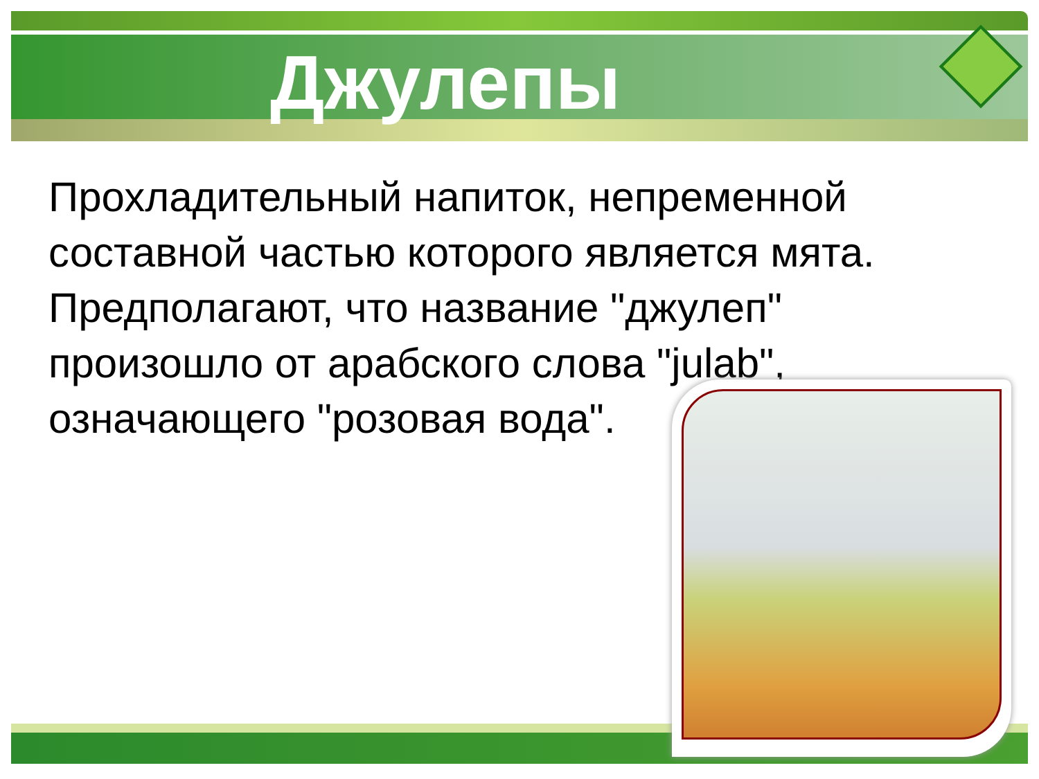Джулепы
Прохладительный напиток, непременной составной частью которого является мята. Предполагают, что название "джулеп" произошло от арабского слова "julab", означающего "розовая вода".